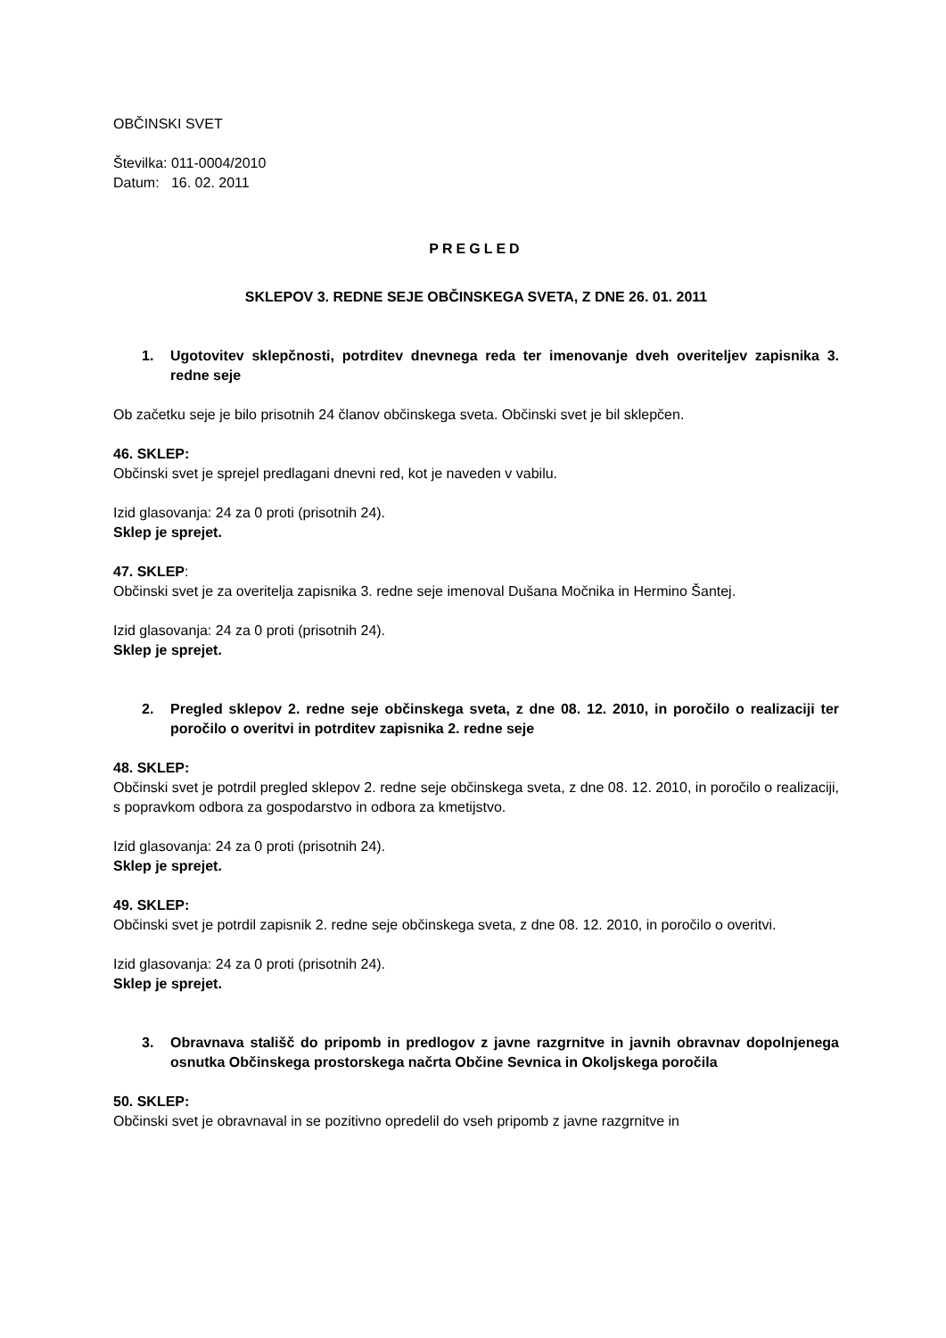OBČINSKI SVET
Številka: 011-0004/2010
Datum: 16. 02. 2011
PREGLED
SKLEPOV 3. REDNE SEJE OBČINSKEGA SVETA, Z DNE 26. 01. 2011
1. Ugotovitev sklepčnosti, potrditev dnevnega reda ter imenovanje dveh overiteljev zapisnika 3. redne seje
Ob začetku seje je bilo prisotnih 24 članov občinskega sveta. Občinski svet je bil sklepčen.
46. SKLEP:
Občinski svet je sprejel predlagani dnevni red, kot je naveden v vabilu.
Izid glasovanja: 24 za 0 proti (prisotnih 24).
Sklep je sprejet.
47. SKLEP:
Občinski svet je za overitelja zapisnika 3. redne seje imenoval Dušana Močnika in Hermino Šantej.
Izid glasovanja: 24 za 0 proti (prisotnih 24).
Sklep je sprejet.
2. Pregled sklepov 2. redne seje občinskega sveta, z dne 08. 12. 2010, in poročilo o realizaciji ter poročilo o overitvi in potrditev zapisnika 2. redne seje
48. SKLEP:
Občinski svet je potrdil pregled sklepov 2. redne seje občinskega sveta, z dne 08. 12. 2010, in poročilo o realizaciji, s popravkom odbora za gospodarstvo in odbora za kmetijstvo.
Izid glasovanja: 24 za 0 proti (prisotnih 24).
Sklep je sprejet.
49. SKLEP:
Občinski svet je potrdil zapisnik 2. redne seje občinskega sveta, z dne 08. 12. 2010, in poročilo o overitvi.
Izid glasovanja: 24 za 0 proti (prisotnih 24).
Sklep je sprejet.
3. Obravnava stališč do pripomb in predlogov z javne razgrnitve in javnih obravnav dopolnjenega osnutka Občinskega prostorskega načrta Občine Sevnica in Okoljskega poročila
50. SKLEP:
Občinski svet je obravnaval in se pozitivno opredelil do vseh pripomb z javne razgrnitve in